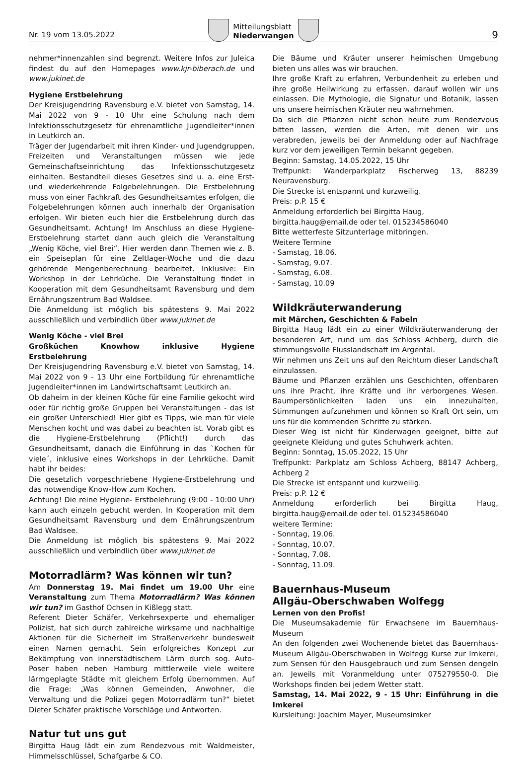Nr. 19 vom 13.05.2022
Mitteilungsblatt
Niederwangen
9
nehmer*innenzahlen sind begrenzt. Weitere Infos zur Juleica findest du auf den Homepages www.kjr-biberach.de und www.jukinet.de
Hygiene Erstbelehrung
Der Kreisjugendring Ravensburg e.V. bietet von Samstag, 14. Mai 2022 von 9 - 10 Uhr eine Schulung nach dem Infektionsschutzgesetz für ehrenamtliche Jugendleiter*innen in Leutkirch an.
Träger der Jugendarbeit mit ihren Kinder- und Jugendgruppen, Freizeiten und Veranstaltungen müssen wie jede Gemeinschaftseinrichtung das Infektionsschutzgesetz einhalten. Bestandteil dieses Gesetzes sind u. a. eine Erst- und wiederkehrende Folgebelehrungen. Die Erstbelehrung muss von einer Fachkraft des Gesundheitsamtes erfolgen, die Folgebelehrungen können auch innerhalb der Organisation erfolgen. Wir bieten euch hier die Erstbelehrung durch das Gesundheitsamt. Achtung! Im Anschluss an diese Hygiene- Erstbelehrung startet dann auch gleich die Veranstaltung „Wenig Köche, viel Brei“. Hier werden dann Themen wie z. B. ein Speiseplan für eine Zeltlager-Woche und die dazu gehörende Mengenberechnung bearbeitet. Inklusive: Ein Workshop in der Lehrküche. Die Veranstaltung findet in Kooperation mit dem Gesundheitsamt Ravensburg und dem Ernährungszentrum Bad Waldsee.
Die Anmeldung ist möglich bis spätestens 9. Mai 2022 ausschließlich und verbindlich über www.jukinet.de
Wenig Köche - viel Brei
Großküchen Knowhow inklusive Hygiene Erstbelehrung
Der Kreisjugendring Ravensburg e.V. bietet von Samstag, 14. Mai 2022 von 9 - 13 Uhr eine Fortbildung für ehrenamtliche Jugendleiter*innen im Landwirtschaftsamt Leutkirch an.
Ob daheim in der kleinen Küche für eine Familie gekocht wird oder für richtig große Gruppen bei Veranstaltungen - das ist ein großer Unterschied! Hier gibt es Tipps, wie man für viele Menschen kocht und was dabei zu beachten ist. Vorab gibt es die Hygiene-Erstbelehrung (Pflicht!) durch das Gesundheitsamt, danach die Einführung in das `Kochen für viele´, inklusive eines Workshops in der Lehrküche. Damit habt ihr beides:
Die gesetzlich vorgeschriebene Hygiene-Erstbelehrung und das notwendige Know-How zum Kochen.
Achtung! Die reine Hygiene- Erstbelehrung (9:00 - 10:00 Uhr) kann auch einzeln gebucht werden. In Kooperation mit dem Gesundheitsamt Ravensburg und dem Ernährungszentrum Bad Waldsee.
Die Anmeldung ist möglich bis spätestens 9. Mai 2022 ausschließlich und verbindlich über www.jukinet.de
Motorradlärm? Was können wir tun?
Am Donnerstag 19. Mai findet um 19.00 Uhr eine Veranstaltung zum Thema Motorradlärm? Was können wir tun? im Gasthof Ochsen in Kißlegg statt.
Referent Dieter Schäfer, Verkehrsexperte und ehemaliger Polizist, hat sich durch zahlreiche wirksame und nachhaltige Aktionen für die Sicherheit im Straßenverkehr bundesweit einen Namen gemacht. Sein erfolgreiches Konzept zur Bekämpfung von innerstädtischem Lärm durch sog. Auto-Poser haben neben Hamburg mittlerweile viele weitere lärmgeplagte Städte mit gleichem Erfolg übernommen. Auf die Frage: „Was können Gemeinden, Anwohner, die Verwaltung und die Polizei gegen Motorradlärm tun?“ bietet Dieter Schäfer praktische Vorschläge und Antworten.
Natur tut uns gut
Birgitta Haug lädt ein zum Rendezvous mit Waldmeister, Himmelsschlüssel, Schafgarbe & CO.
Die Bäume und Kräuter unserer heimischen Umgebung bieten uns alles was wir brauchen.
Ihre große Kraft zu erfahren, Verbundenheit zu erleben und ihre große Heilwirkung zu erfassen, darauf wollen wir uns einlassen. Die Mythologie, die Signatur und Botanik, lassen uns unsere heimischen Kräuter neu wahrnehmen.
Da sich die Pflanzen nicht schon heute zum Rendezvous bitten lassen, werden die Arten, mit denen wir uns verabreden, jeweils bei der Anmeldung oder auf Nachfrage kurz vor dem jeweiligen Termin bekannt gegeben.
Beginn: Samstag, 14.05.2022, 15 Uhr
Treffpunkt: Wanderparkplatz Fischerweg 13, 88239 Neuravensburg.
Die Strecke ist entspannt und kurzweilig.
Preis: p.P. 15 €
Anmeldung erforderlich bei Birgitta Haug,
birgitta.haug@email.de oder tel. 015234586040
Bitte wetterfeste Sitzunterlage mitbringen.
Weitere Termine
- Samstag, 18.06.
- Samstag, 9.07.
- Samstag, 6.08.
- Samstag, 10.09
Wildkräuterwanderung
mit Märchen, Geschichten & Fabeln
Birgitta Haug lädt ein zu einer Wildkräuterwanderung der besonderen Art, rund um das Schloss Achberg, durch die stimmungsvolle Flusslandschaft im Argental.
Wir nehmen uns Zeit uns auf den Reichtum dieser Landschaft einzulassen.
Bäume und Pflanzen erzählen uns Geschichten, offenbaren uns ihre Pracht, ihre Kräfte und ihr verborgenes Wesen. Baumpersönlichkeiten laden uns ein innezuhalten, Stimmungen aufzunehmen und können so Kraft Ort sein, um uns für die kommenden Schritte zu stärken.
Dieser Weg ist nicht für Kinderwagen geeignet, bitte auf geeignete Kleidung und gutes Schuhwerk achten.
Beginn: Sonntag, 15.05.2022, 15 Uhr
Treffpunkt: Parkplatz am Schloss Achberg, 88147 Achberg, Achberg 2
Die Strecke ist entspannt und kurzweilig.
Preis: p.P. 12 €
Anmeldung erforderlich bei Birgitta Haug, birgitta.haug@email.de oder tel. 015234586040
weitere Termine:
- Sonntag, 19.06.
- Sonntag, 10.07.
- Sonntag, 7.08.
- Sonntag, 11.09.
Bauernhaus-Museum
Allgäu-Oberschwaben Wolfegg
Lernen von den Profis!
Die Museumsakademie für Erwachsene im Bauernhaus-Museum
An den folgenden zwei Wochenende bietet das Bauernhaus-Museum Allgäu-Oberschwaben in Wolfegg Kurse zur Imkerei, zum Sensen für den Hausgebrauch und zum Sensen dengeln an. Jeweils mit Voranmeldung unter 075279550-0. Die Workshops finden bei jedem Wetter statt.
Samstag, 14. Mai 2022, 9 - 15 Uhr: Einführung in die Imkerei
Kursleitung: Joachim Mayer, Museumsimker